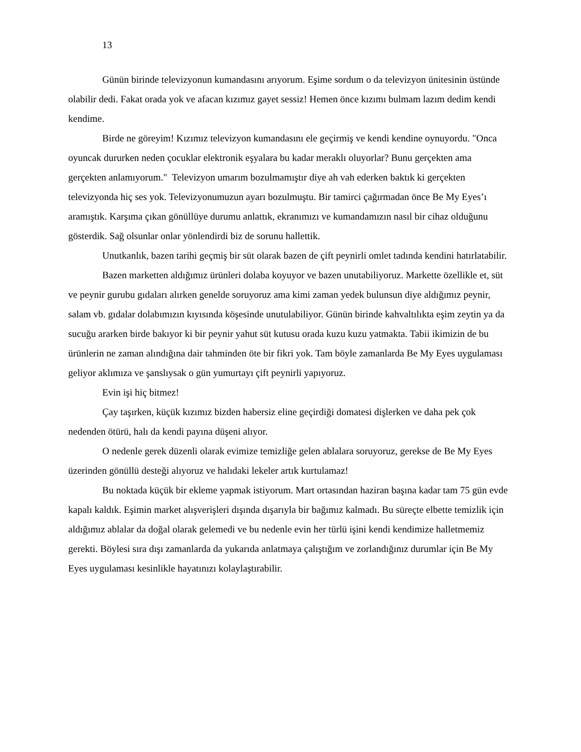13
Günün birinde televizyonun kumandasını arıyorum. Eşime sordum o da televizyon ünitesinin üstünde olabilir dedi. Fakat orada yok ve afacan kızımız gayet sessiz! Hemen önce kızımı bulmam lazım dedim kendi kendime.
Birde ne göreyim! Kızımız televizyon kumandasını ele geçirmiş ve kendi kendine oynuyordu. "Onca oyuncak dururken neden çocuklar elektronik eşyalara bu kadar meraklı oluyorlar? Bunu gerçekten ama gerçekten anlamıyorum." Televizyon umarım bozulmamıştır diye ah vah ederken baktık ki gerçekten televizyonda hiç ses yok. Televizyonumuzun ayarı bozulmuştu. Bir tamirci çağırmadan önce Be My Eyes’ı aramıştık. Karşıma çıkan gönüllüye durumu anlattık, ekranımızı ve kumandamızın nasıl bir cihaz olduğunu gösterdik. Sağ olsunlar onlar yönlendirdi biz de sorunu hallettik.
Unutkanlık, bazen tarihi geçmiş bir süt olarak bazen de çift peynirli omlet tadında kendini hatırlatabilir.
Bazen marketten aldığımız ürünleri dolaba koyuyor ve bazen unutabiliyoruz. Markette özellikle et, süt ve peynir gurubu gıdaları alırken genelde soruyoruz ama kimi zaman yedek bulunsun diye aldığımız peynir, salam vb. gıdalar dolabımızın kıyısında köşesinde unutulabiliyor. Günün birinde kahvaltılıkta eşim zeytin ya da sucuğu ararken birde bakıyor ki bir peynir yahut süt kutusu orada kuzu kuzu yatmakta. Tabii ikimizin de bu ürünlerin ne zaman alındığına dair tahminden öte bir fikri yok. Tam böyle zamanlarda Be My Eyes uygulaması geliyor aklımıza ve şanslıysak o gün yumurtayı çift peynirli yapıyoruz.
Evin işi hiç bitmez!
Çay taşırken, küçük kızımız bizden habersiz eline geçirdiği domatesi dişlerken ve daha pek çok nedenden ötürü, halı da kendi payına düşeni alıyor.
O nedenle gerek düzenli olarak evimize temizliğe gelen ablalara soruyoruz, gerekse de Be My Eyes üzerinden gönüllü desteği alıyoruz ve halıdaki lekeler artık kurtulamaz!
Bu noktada küçük bir ekleme yapmak istiyorum. Mart ortasından haziran başına kadar tam 75 gün evde kapalı kaldık. Eşimin market alışverişleri dışında dışarıyla bir bağımız kalmadı. Bu süreçte elbette temizlik için aldığımız ablalar da doğal olarak gelemedi ve bu nedenle evin her türlü işini kendi kendimize halletmemiz gerekti. Böylesi sıra dışı zamanlarda da yukarıda anlatmaya çalıştığım ve zorlandığınız durumlar için Be My Eyes uygulaması kesinlikle hayatınızı kolaylaştırabilir.